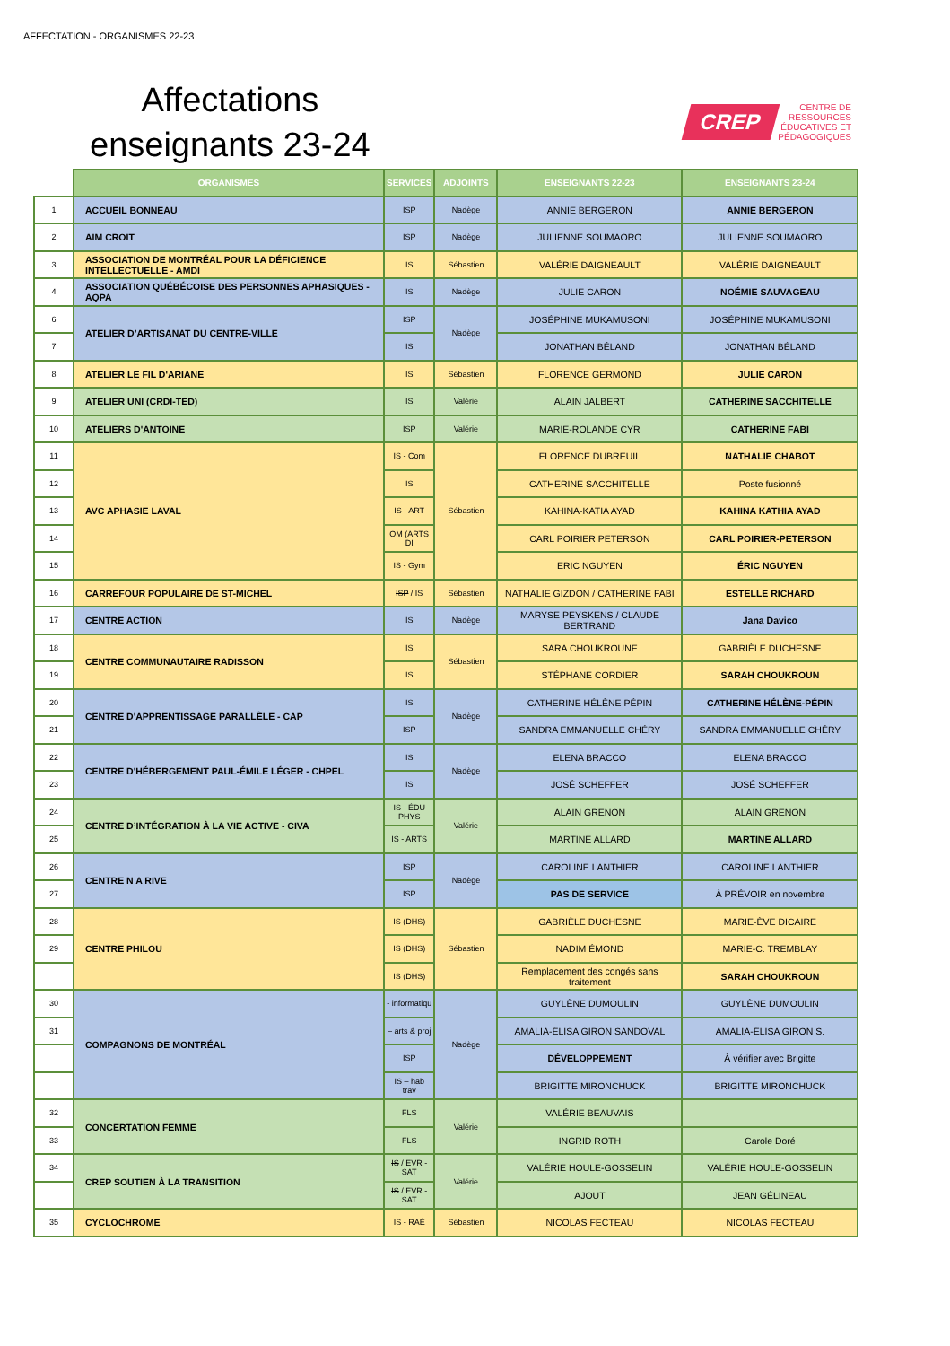AFFECTATION - ORGANISMES 22-23
Affectations
enseignants 23-24
CREP CENTRE DE
RESSOURCES
ÉDUCATIVES ET
PÉDAGOGIQUES
| | ORGANISMES | SERVICES | ADJOINTS | ENSEIGNANTS 22-23 | ENSEIGNANTS 23-24 |
| 1 | ACCUEIL BONNEAU | ISP | Nadège | ANNIE BERGERON | ANNIE BERGERON |
| 2 | AIM CROIT | ISP | Nadège | JULIENNE SOUMAORO | JULIENNE SOUMAORO |
| 3 | ASSOCIATION DE MONTRÉAL POUR LA DÉFICIENCE INTELLECTUELLE - AMDI | IS | Sébastien | VALÉRIE DAIGNEAULT | VALÉRIE DAIGNEAULT |
| 4 | ASSOCIATION QUÉBÉCOISE DES PERSONNES APHASIQUES - AQPA | IS | Nadège | JULIE CARON | NOÉMIE SAUVAGEAU |
| 6 | ATELIER D’ARTISANAT DU CENTRE-VILLE | ISP | Nadège | JOSÉPHINE MUKAMUSONI | JOSÉPHINE MUKAMUSONI |
| 7 | | IS | | JONATHAN BÉLAND | JONATHAN BÉLAND |
| 8 | ATELIER LE FIL D'ARIANE | IS | Sébastien | FLORENCE GERMOND | JULIE CARON |
| 9 | ATELIER UNI (CRDI-TED) | IS | Valérie | ALAIN JALBERT | CATHERINE SACCHITELLE |
| 10 | ATELIERS D'ANTOINE | ISP | Valérie | MARIE-ROLANDE CYR | CATHERINE FABI |
| 11 | AVC APHASIE LAVAL | IS - Com | Sébastien | FLORENCE DUBREUIL | NATHALIE CHABOT |
| 12 | | IS | | CATHERINE SACCHITELLE | Poste fusionné |
| 13 | | IS - ART | | KAHINA-KATIA AYAD | KAHINA KATHIA AYAD |
| 14 | | OM (ARTS DI | | CARL POIRIER PETERSON | CARL POIRIER-PETERSON |
| 15 | | IS - Gym | | ERIC NGUYEN | ÉRIC NGUYEN |
| 16 | CARREFOUR POPULAIRE DE ST-MICHEL | ISP / IS | Sébastien | NATHALIE GIZDON / CATHERINE FABI | ESTELLE RICHARD |
| 17 | CENTRE ACTION | IS | Nadège | MARYSE PEYSKENS / CLAUDE BERTRAND | Jana Davico |
| 18 | CENTRE COMMUNAUTAIRE RADISSON | IS | Sébastien | SARA CHOUKROUNE | GABRIÈLE DUCHESNE |
| 19 | | IS | | STÉPHANE CORDIER | SARAH CHOUKROUN |
| 20 | CENTRE D'APPRENTISSAGE PARALLÈLE - CAP | IS | Nadège | CATHERINE HÉLÈNE PÉPIN | CATHERINE HÉLÈNE-PÉPIN |
| 21 | | ISP | | SANDRA EMMANUELLE CHÉRY | SANDRA EMMANUELLE CHÉRY |
| 22 | CENTRE D'HÉBERGEMENT PAUL-ÉMILE LÉGER - CHPEL | IS | Nadège | ELENA BRACCO | ELENA BRACCO |
| 23 | | IS | | JOSÉ SCHEFFER | JOSÉ SCHEFFER |
| 24 | CENTRE D’INTÉGRATION À LA VIE ACTIVE - CIVA | IS - ÉDU PHYS | Valérie | ALAIN GRENON | ALAIN GRENON |
| 25 | | IS - ARTS | | MARTINE ALLARD | MARTINE ALLARD |
| 26 | CENTRE N A RIVE | ISP | Nadège | CAROLINE LANTHIER | CAROLINE LANTHIER |
| 27 | | ISP | | PAS DE SERVICE | À PRÉVOIR en novembre |
| 28 | CENTRE PHILOU | IS (DHS) | Sébastien | GABRIÈLE DUCHESNE | MARIE-ÈVE DICAIRE |
| 29 | | IS (DHS) | | NADIM ÉMOND | MARIE-C. TREMBLAY |
| | | IS (DHS) | | Remplacement des congés sans traitement | SARAH CHOUKROUN |
| 30 | COMPAGNONS DE MONTRÉAL | - informatiqu | Nadège | GUYLÈNE DUMOULIN | GUYLÈNE DUMOULIN |
| 31 | | – arts & proj | | AMALIA-ÉLISA GIRON SANDOVAL | AMALIA-ÉLISA GIRON S. |
| | | ISP | | DÉVELOPPEMENT | À vérifier avec Brigitte |
| | | IS – hab trav | | BRIGITTE MIRONCHUCK | BRIGITTE MIRONCHUCK |
| 32 | CONCERTATION FEMME | FLS | Valérie | VALÉRIE BEAUVAIS | |
| 33 | | FLS | | INGRID ROTH | Carole Doré |
| 34 | CREP SOUTIEN À LA TRANSITION | IS / EVR - SAT | Valérie | VALÉRIE HOULE-GOSSELIN | VALÉRIE HOULE-GOSSELIN |
| | | IS / EVR - SAT | | AJOUT | JEAN GÉLINEAU |
| 35 | CYCLOCHROME | IS - RAÉ | Sébastien | NICOLAS FECTEAU | NICOLAS FECTEAU |